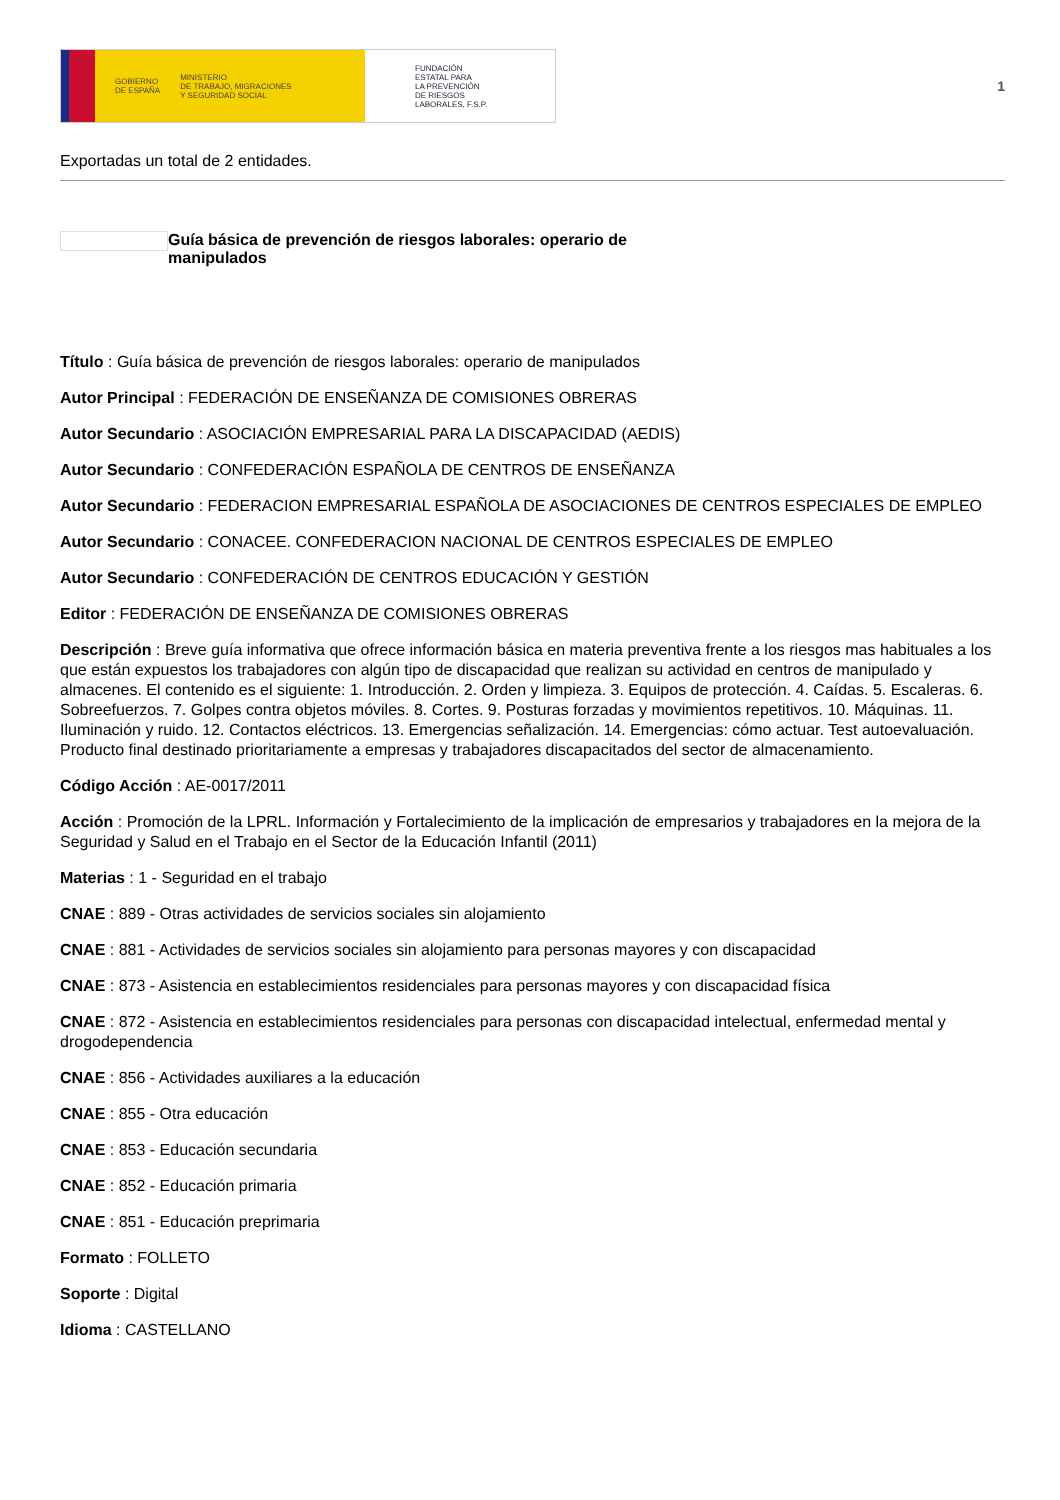GOBIERNO
DE ESPAÑA MINISTERIO
DE TRABAJO, MIGRACIONES
Y SEGURIDAD SOCIAL
FUNDACIÓN
ESTATAL PARA
LA PREVENCIÓN
DE RIESGOS
LABORALES, F.S.P.
1
Exportadas un total de 2 entidades.
Guía básica de prevención de riesgos laborales: operario de manipulados
Título : Guía básica de prevención de riesgos laborales: operario de manipulados
Autor Principal : FEDERACIÓN DE ENSEÑANZA DE COMISIONES OBRERAS
Autor Secundario : ASOCIACIÓN EMPRESARIAL PARA LA DISCAPACIDAD (AEDIS)
Autor Secundario : CONFEDERACIÓN ESPAÑOLA DE CENTROS DE ENSEÑANZA
Autor Secundario : FEDERACION EMPRESARIAL ESPAÑOLA DE ASOCIACIONES DE CENTROS ESPECIALES DE EMPLEO
Autor Secundario : CONACEE. CONFEDERACION NACIONAL DE CENTROS ESPECIALES DE EMPLEO
Autor Secundario : CONFEDERACIÓN DE CENTROS EDUCACIÓN Y GESTIÓN
Editor : FEDERACIÓN DE ENSEÑANZA DE COMISIONES OBRERAS
Descripción : Breve guía informativa que ofrece información básica en materia preventiva frente a los riesgos mas habituales a los que están expuestos los trabajadores con algún tipo de discapacidad que realizan su actividad en centros de manipulado y almacenes. El contenido es el siguiente: 1. Introducción. 2. Orden y limpieza. 3. Equipos de protección. 4. Caídas. 5. Escaleras. 6. Sobreefuerzos. 7. Golpes contra objetos móviles. 8. Cortes. 9. Posturas forzadas y movimientos repetitivos. 10. Máquinas. 11. Iluminación y ruido. 12. Contactos eléctricos. 13. Emergencias señalización. 14. Emergencias: cómo actuar. Test autoevaluación. Producto final destinado prioritariamente a empresas y trabajadores discapacitados del sector de almacenamiento.
Código Acción : AE-0017/2011
Acción : Promoción de la LPRL. Información y Fortalecimiento de la implicación de empresarios y trabajadores en la mejora de la Seguridad y Salud en el Trabajo en el Sector de la Educación Infantil (2011)
Materias : 1 - Seguridad en el trabajo
CNAE : 889 - Otras actividades de servicios sociales sin alojamiento
CNAE : 881 - Actividades de servicios sociales sin alojamiento para personas mayores y con discapacidad
CNAE : 873 - Asistencia en establecimientos residenciales para personas mayores y con discapacidad física
CNAE : 872 - Asistencia en establecimientos residenciales para personas con discapacidad intelectual, enfermedad mental y drogodependencia
CNAE : 856 - Actividades auxiliares a la educación
CNAE : 855 - Otra educación
CNAE : 853 - Educación secundaria
CNAE : 852 - Educación primaria
CNAE : 851 - Educación preprimaria
Formato : FOLLETO
Soporte : Digital
Idioma : CASTELLANO